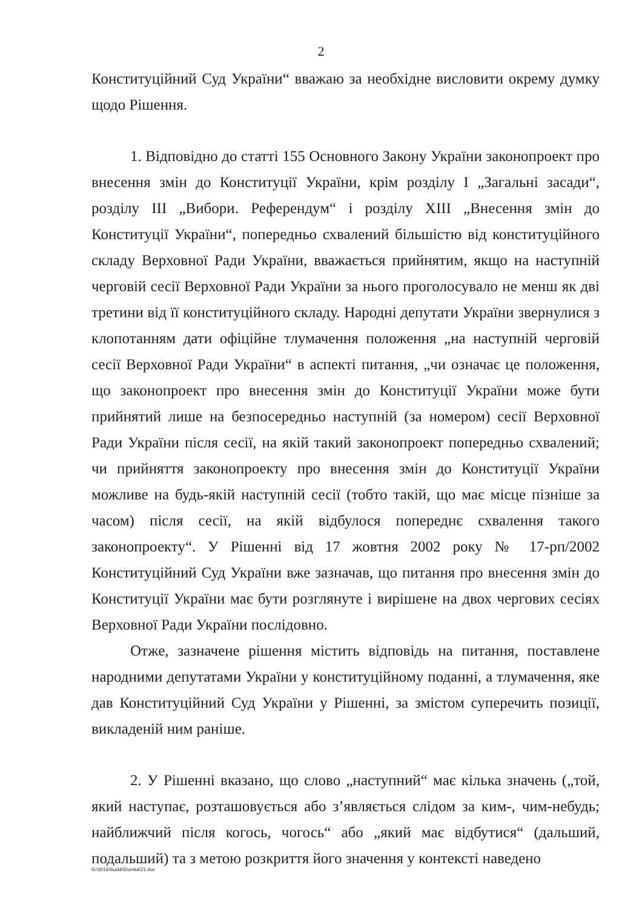2
Конституційний Суд України“ вважаю за необхідне висловити окрему думку щодо Рішення.
1. Відповідно до статті 155 Основного Закону України законопроект про внесення змін до Конституції України, крім розділу I „Загальні засади“, розділу III „Вибори. Референдум“ і розділу XIII „Внесення змін до Конституції України“, попередньо схвалений більшістю від конституційного складу Верховної Ради України, вважається прийнятим, якщо на наступній черговій сесії Верховної Ради України за нього проголосувало не менш як дві третини від її конституційного складу. Народні депутати України звернулися з клопотанням дати офіційне тлумачення положення „на наступній черговій сесії Верховної Ради України“ в аспекті питання, „чи означає це положення, що законопроект про внесення змін до Конституції України може бути прийнятий лише на безпосередньо наступній (за номером) сесії Верховної Ради України після сесії, на якій такий законопроект попередньо схвалений; чи прийняття законопроекту про внесення змін до Конституції України можливе на будь-якій наступній сесії (тобто такій, що має місце пізніше за часом) після сесії, на якій відбулося попереднє схвалення такого законопроекту“. У Рішенні від 17 жовтня 2002 року № 17-рп/2002 Конституційний Суд України вже зазначав, що питання про внесення змін до Конституції України має бути розглянуте і вирішене на двох чергових сесіях Верховної Ради України послідовно.
Отже, зазначене рішення містить відповідь на питання, поставлене народними депутатами України у конституційному поданні, а тлумачення, яке дав Конституційний Суд України у Рішенні, за змістом суперечить позиції, викладеній ним раніше.
2. У Рішенні вказано, що слово „наступний“ має кілька значень („той, який наступає, розташовується або з’являється слідом за ким-, чим-небудь; найближчий після когось, чогось“ або „який має відбутися“ (дальший, подальший) та з метою розкриття його значення у контексті наведено
G:\2016\Suddi\Dumka\21.doc